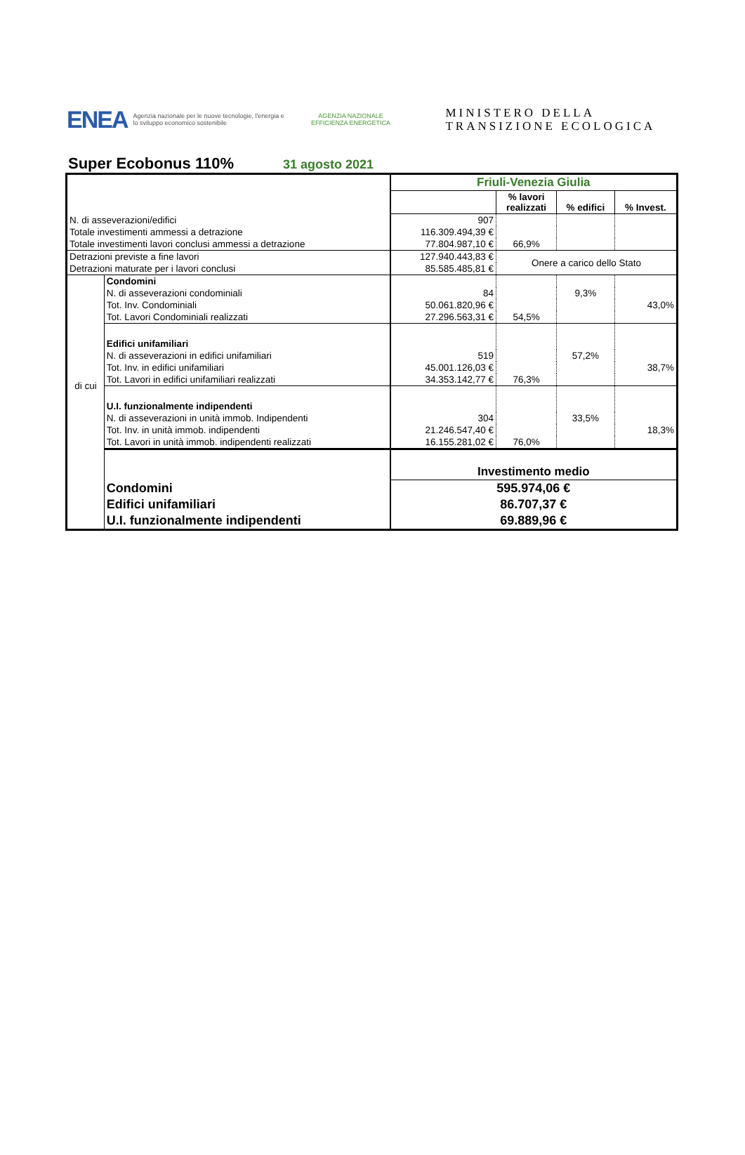ENEA
Agenzia nazionale per le nuove tecnologie, l'energia e lo sviluppo economico sostenibile
AGENZIA NAZIONALE EFFICIENZA ENERGETICA
MINISTERO DELLA
TRANSIZIONE ECOLOGICA
Super Ecobonus 110%
31 agosto 2021
| | | Friuli-Venezia Giulia | | | |
| | | | % lavori realizzati | % edifici | % Invest. |
| N. di asseverazioni/edifici | | 907 | | | |
| Totale investimenti ammessi a detrazione | | 116.309.494,39 € | | | |
| Totale investimenti lavori conclusi ammessi a detrazione | | 77.804.987,10 € | 66,9% | | |
| Detrazioni previste a fine lavori | | 127.940.443,83 € | Onere a carico dello Stato | | |
| Detrazioni maturate per i lavori conclusi | | 85.585.485,81 € | | | |
| di cui | Condomini | | | | |
| | N. di asseverazioni condominiali | 84 | | 9,3% | |
| | Tot. Inv. Condominiali | 50.061.820,96 € | | | 43,0% |
| | Tot. Lavori Condominiali realizzati | 27.296.563,31 € | 54,5% | | |
| | Edifici unifamiliari | | | | |
| | N. di asseverazioni in edifici unifamiliari | 519 | | 57,2% | |
| | Tot. Inv. in edifici unifamiliari | 45.001.126,03 € | | | 38,7% |
| | Tot. Lavori in edifici unifamiliari realizzati | 34.353.142,77 € | 76,3% | | |
| | U.I. funzionalmente indipendenti | | | | |
| | N. di asseverazioni in unità immob. Indipendenti | 304 | | 33,5% | |
| | Tot. Inv. in unità immob. indipendenti | 21.246.547,40 € | | | 18,3% |
| | Tot. Lavori in unità immob. indipendenti realizzati | 16.155.281,02 € | 76,0% | | |
| | | Investimento medio | | | |
| | Condomini | 595.974,06 € | | | |
| | Edifici unifamiliari | 86.707,37 € | | | |
| | U.I. funzionalmente indipendenti | 69.889,96 € | | | |